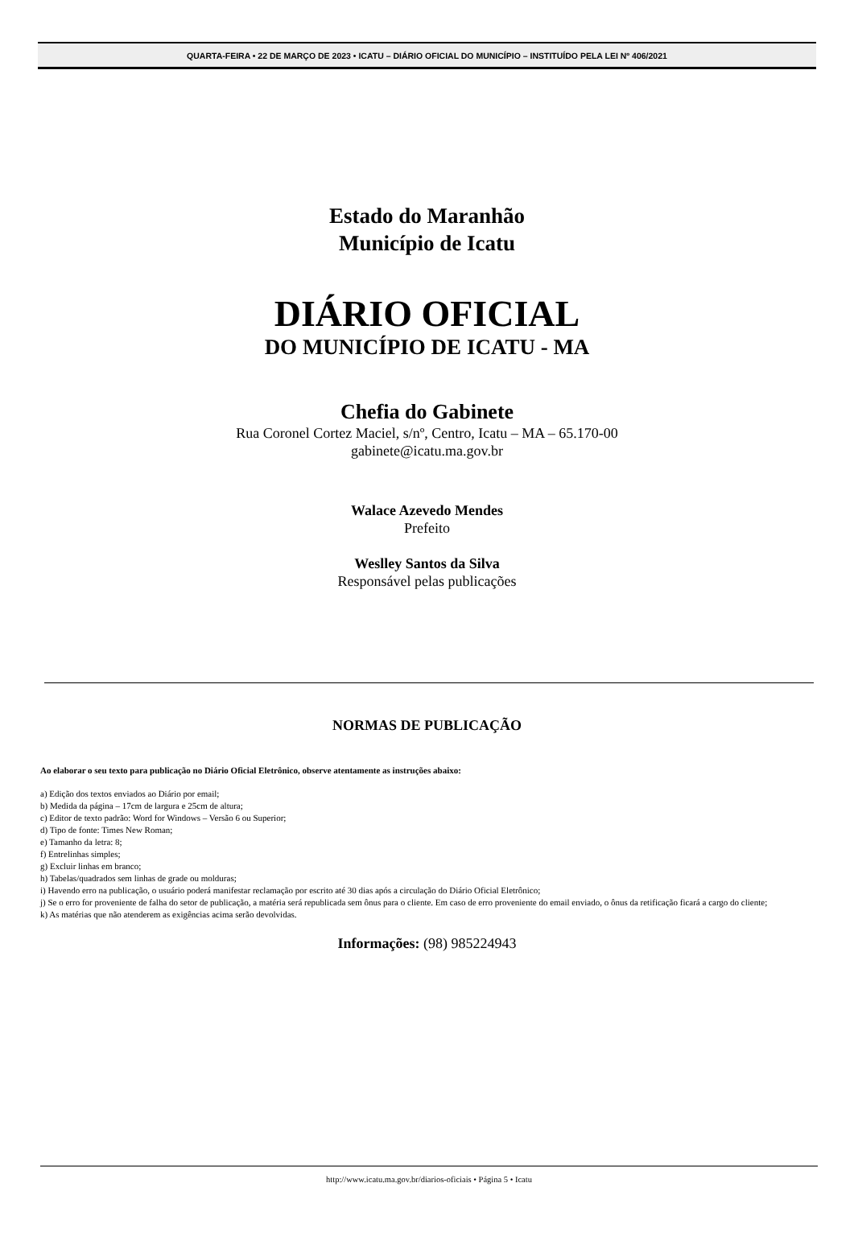QUARTA-FEIRA • 22 DE MARÇO DE 2023 • ICATU – DIÁRIO OFICIAL DO MUNICÍPIO – INSTITUÍDO PELA LEI Nº 406/2021
Estado do Maranhão
Município de Icatu
DIÁRIO OFICIAL
DO MUNICÍPIO DE ICATU - MA
Chefia do Gabinete
Rua Coronel Cortez Maciel, s/nº, Centro, Icatu – MA – 65.170-00
gabinete@icatu.ma.gov.br
Walace Azevedo Mendes
Prefeito
Weslley Santos da Silva
Responsável pelas publicações
NORMAS DE PUBLICAÇÃO
Ao elaborar o seu texto para publicação no Diário Oficial Eletrônico, observe atentamente as instruções abaixo:
a) Edição dos textos enviados ao Diário por email;
b) Medida da página – 17cm de largura e 25cm de altura;
c) Editor de texto padrão: Word for Windows – Versão 6 ou Superior;
d) Tipo de fonte: Times New Roman;
e) Tamanho da letra: 8;
f) Entrelinhas simples;
g) Excluir linhas em branco;
h) Tabelas/quadrados sem linhas de grade ou molduras;
i) Havendo erro na publicação, o usuário poderá manifestar reclamação por escrito até 30 dias após a circulação do Diário Oficial Eletrônico;
j) Se o erro for proveniente de falha do setor de publicação, a matéria será republicada sem ônus para o cliente. Em caso de erro proveniente do email enviado, o ônus da retificação ficará a cargo do cliente;
k) As matérias que não atenderem as exigências acima serão devolvidas.
Informações: (98) 985224943
http://www.icatu.ma.gov.br/diarios-oficiais • Página 5 • Icatu